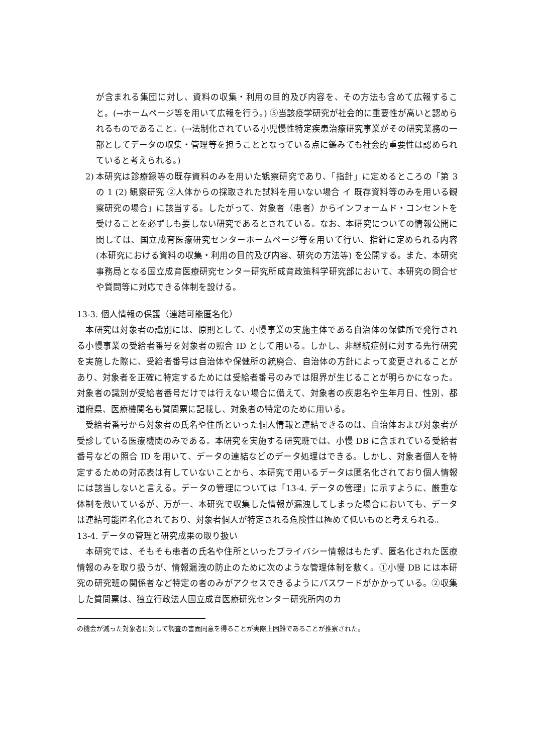が含まれる集団に対し、資料の収集・利用の目的及び内容を、その方法も含めて広報すること。(→ホームページ等を用いて広報を行う。) ⑤当該疫学研究が社会的に重要性が高いと認められるものであること。(→法制化されている小児慢性特定疾患治療研究事業がその研究業務の一部としてデータの収集・管理等を担うこととなっている点に鑑みても社会的重要性は認められていると考えられる。)
2) 本研究は診療録等の既存資料のみを用いた観察研究であり、「指針」に定めるところの「第 3 の 1 (2) 観察研究 ②人体からの採取された試料を用いない場合 イ 既存資料等のみを用いる観察研究の場合」に該当する。したがって、対象者（患者）からインフォームド・コンセントを受けることを必ずしも要しない研究であるとされている。なお、本研究についての情報公開に関しては、国立成育医療研究センターホームページ等を用いて行い、指針に定められる内容 (本研究における資料の収集・利用の目的及び内容、研究の方法等) を公開する。また、本研究事務局となる国立成育医療研究センター研究所成育政策科学研究部において、本研究の問合せや質問等に対応できる体制を設ける。
13-3. 個人情報の保護（連結可能匿名化）
　本研究は対象者の識別には、原則として、小慢事業の実施主体である自治体の保健所で発行される小慢事業の受給者番号を対象者の照合 ID として用いる。しかし、非継続症例に対する先行研究を実施した際に、受給者番号は自治体や保健所の統廃合、自治体の方針によって変更されることがあり、対象者を正確に特定するためには受給者番号のみでは限界が生じることが明らかになった。対象者の識別が受給者番号だけでは行えない場合に備えて、対象者の疾患名や生年月日、性別、都道府県、医療機関名も質問票に記載し、対象者の特定のために用いる。
　受給者番号から対象者の氏名や住所といった個人情報と連結できるのは、自治体および対象者が受診している医療機関のみである。本研究を実施する研究班では、小慢 DB に含まれている受給者番号などの照合 ID を用いて、データの連結などのデータ処理はできる。しかし、対象者個人を特定するための対応表は有していないことから、本研究で用いるデータは匿名化されており個人情報には該当しないと言える。データの管理については「13-4. データの管理」に示すように、厳重な体制を敷いているが、万が一、本研究で収集した情報が漏洩してしまった場合においても、データは連結可能匿名化されており、対象者個人が特定される危険性は極めて低いものと考えられる。
13-4. データの管理と研究成果の取り扱い
　本研究では、そもそも患者の氏名や住所といったプライバシー情報はもたず、匿名化された医療情報のみを取り扱うが、情報漏洩の防止のために次のような管理体制を敷く。①小慢 DB には本研究の研究班の関係者など特定の者のみがアクセスできるようにパスワードがかかっている。②収集した質問票は、独立行政法人国立成育医療研究センター研究所内のカ
の機会が減った対象者に対して調査の書面同意を得ることが実際上困難であることが推察された。